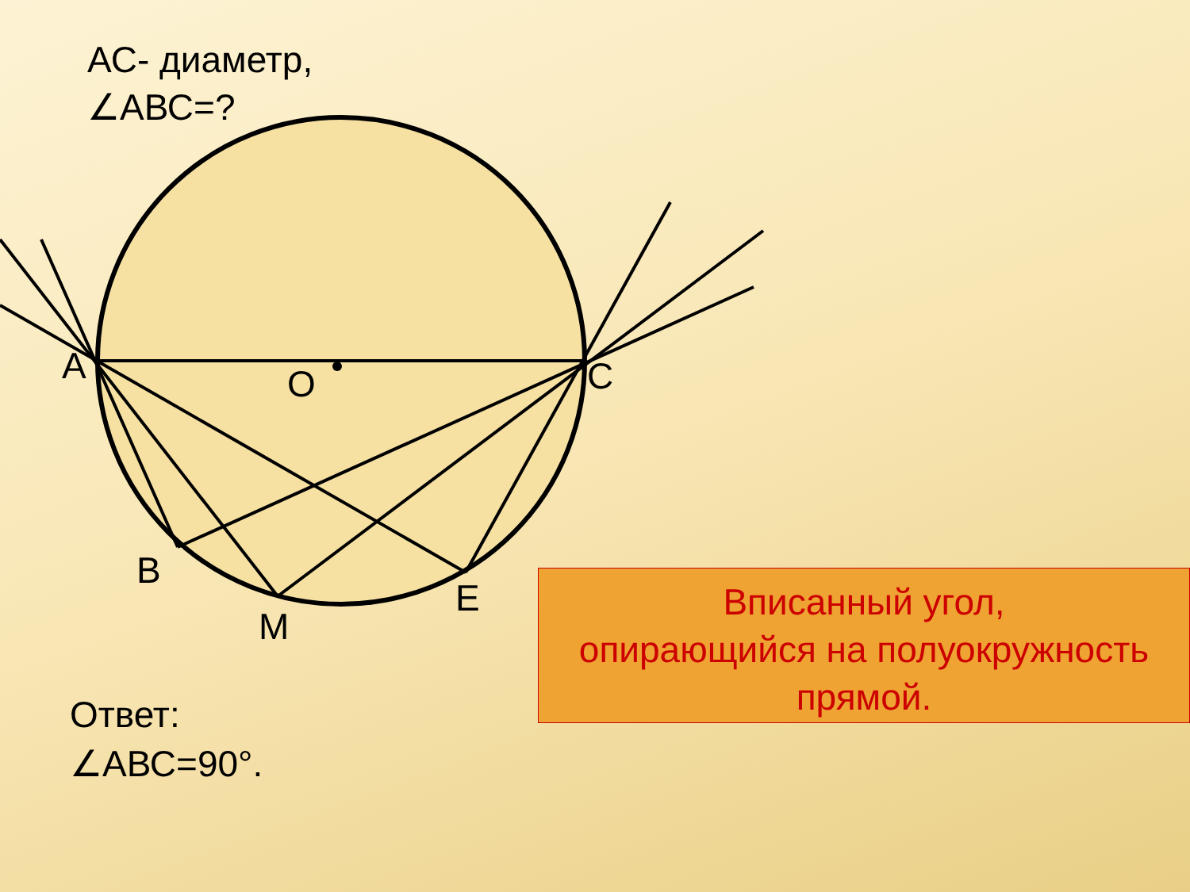A
O
C
B
M
E
АС- диаметр,
∠АВС=?
Ответ:
∠АВС=90°.
Вписанный угол,
опирающийся на полуокружность
прямой.